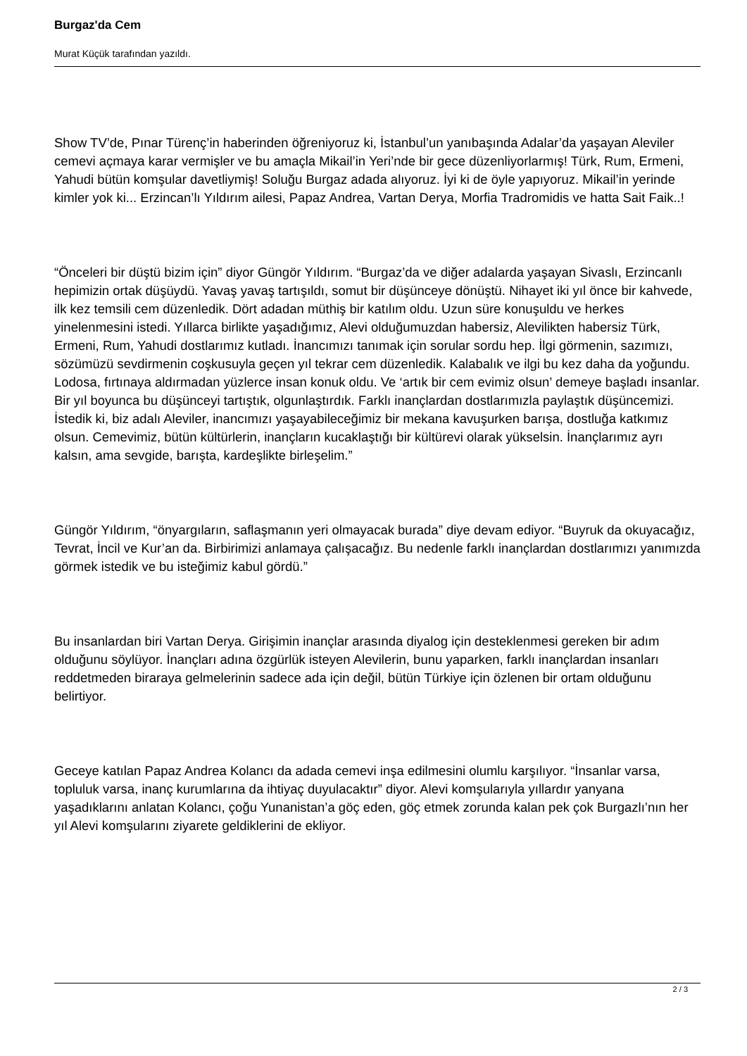Burgaz'da Cem
Murat Küçük tarafından yazıldı.
Show TV’de, Pınar Türenç’in haberinden öğreniyoruz ki, İstanbul’un yanıbaşında Adalar’da yaşayan Aleviler cemevi açmaya karar vermişler ve bu amaçla Mikail’in Yeri’nde bir gece düzenliyorlarmış! Türk, Rum, Ermeni, Yahudi bütün komşular davetliymiş! Soluğu Burgaz adada alıyoruz. İyi ki de öyle yapıyoruz. Mikail’in yerinde kimler yok ki... Erzincan’lı Yıldırım ailesi, Papaz Andrea, Vartan Derya, Morfia Tradromidis ve hatta Sait Faik..!
“Önceleri bir düştü bizim için” diyor Güngör Yıldırım. “Burgaz’da ve diğer adalarda yaşayan Sivaslı, Erzincanlı hepimizin ortak düşüydü. Yavaş yavaş tartışıldı, somut bir düşünceye dönüştü. Nihayet iki yıl önce bir kahvede, ilk kez temsili cem düzenledik. Dört adadan müthiş bir katılım oldu. Uzun süre konuşuldu ve herkes yinelenmesini istedi. Yıllarca birlikte yaşadığımız, Alevi olduğumuzdan habersiz, Alevilikten habersiz Türk, Ermeni, Rum, Yahudi dostlarımız kutladı. İnancımızı tanımak için sorular sordu hep. İlgi görmenin, sazımızı, sözümüzü sevdirmenin coşkusuyla geçen yıl tekrar cem düzenledik. Kalabalık ve ilgi bu kez daha da yoğundu. Lodosa, fırtınaya aldırmadan yüzlerce insan konuk oldu. Ve ‘artık bir cem evimiz olsun’ demeye başladı insanlar. Bir yıl boyunca bu düşünceyi tartıştık, olgunlaştırdık. Farklı inançlardan dostlarımızla paylaştık düşüncemizi. İstedik ki, biz adalı Aleviler, inancımızı yaşayabileceğimiz bir mekana kavuşurken barışa, dostluğa katkımız olsun. Cemevimiz, bütün kültürlerin, inançların kucaklaştığı bir kültürevi olarak yükselsin. İnançlarımız ayrı kalsın, ama sevgide, barışta, kardeşlikte birleşelim.”
Güngör Yıldırım, “önyargıların, saflaşmanın yeri olmayacak burada” diye devam ediyor. “Buyruk da okuyacağız, Tevrat, İncil ve Kur’an da. Birbirimizi anlamaya çalışacağız. Bu nedenle farklı inançlardan dostlarımızı yanımızda görmek istedik ve bu isteğimiz kabul gördü.”
Bu insanlardan biri Vartan Derya. Girişimin inançlar arasında diyalog için desteklenmesi gereken bir adım olduğunu söylüyor. İnançları adına özgürlük isteyen Alevilerin, bunu yaparken, farklı inançlardan insanları reddetmeden biraraya gelmelerinin sadece ada için değil, bütün Türkiye için özlenen bir ortam olduğunu belirtiyor.
Geceye katılan Papaz Andrea Kolancı da adada cemevi inşa edilmesini olumlu karşılıyor. “İnsanlar varsa, topluluk varsa, inanç kurumlarına da ihtiyaç duyulacaktır” diyor. Alevi komşularıyla yıllardır yanyana yaşadıklarını anlatan Kolancı, çoğu Yunanistan’a göç eden, göç etmek zorunda kalan pek çok Burgazlı’nın her yıl Alevi komşularını ziyarete geldiklerini de ekliyor.
2 / 3